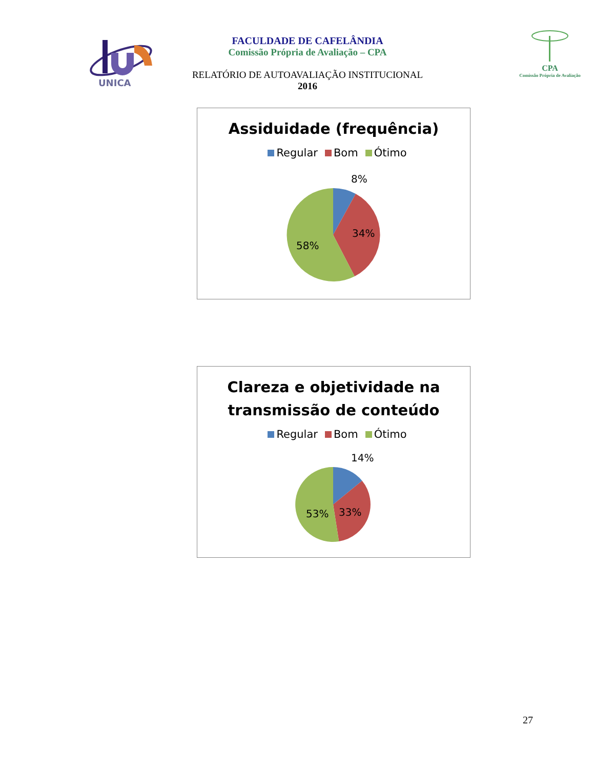UNICA
FACULDADE DE CAFELÂNDIA
Comissão Própria de Avaliação – CPA
RELATÓRIO DE AUTOAVALIAÇÃO INSTITUCIONAL
2016
CPA
Comissão Própria de Avaliação
Assiduidade (frequência)
Regular Bom Ótimo
8%
34%
58%
Clareza e objetividade na
transmissão de conteúdo
Regular Bom Ótimo
14%
33%
53%
27